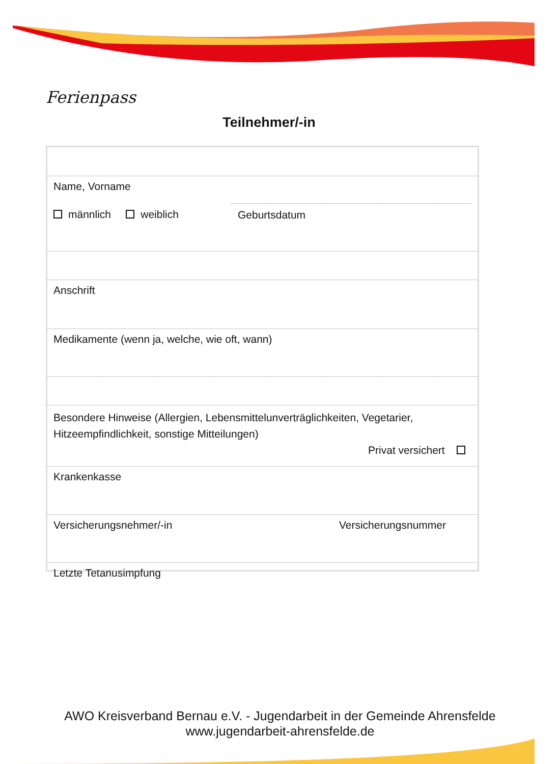Ferienpass
Teilnehmer/-in
Name, Vorname
männlich weiblich Geburtsdatum
Anschrift
Medikamente (wenn ja, welche, wie oft, wann)
Besondere Hinweise (Allergien, Lebensmittelunverträglichkeiten, Vegetarier,
Hitzeempfindlichkeit, sonstige Mitteilungen)
Privat versichert
Krankenkasse
Versicherungsnehmer/-in Versicherungsnummer
Letzte Tetanusimpfung
AWO Kreisverband Bernau e.V. - Jugendarbeit in der Gemeinde Ahrensfelde
www.jugendarbeit-ahrensfelde.de